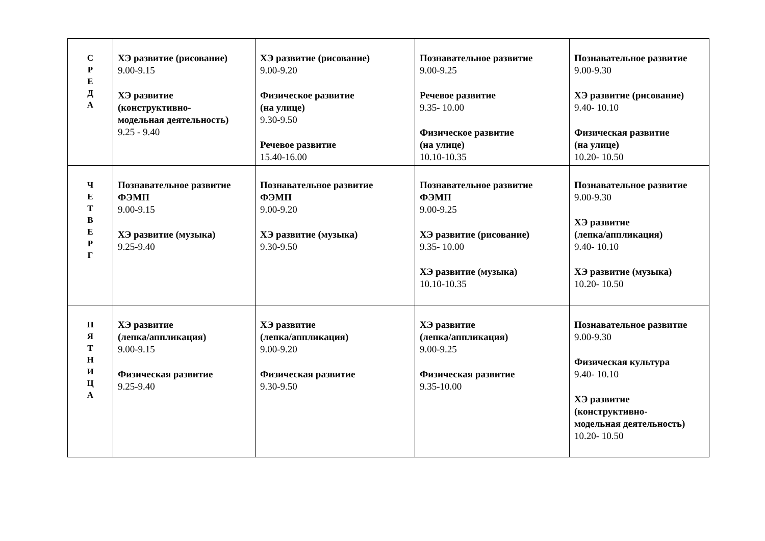| С Р Е Д А | ХЭ развитие (рисование) 9.00-9.15 ХЭ развитие (конструктивно- модельная деятельность) 9.25 - 9.40 | ХЭ развитие (рисование) 9.00-9.20 Физическое развитие (на улице) 9.30-9.50 Речевое развитие 15.40-16.00 | Познавательное развитие 9.00-9.25 Речевое развитие 9.35- 10.00 Физическое развитие (на улице) 10.10-10.35 | Познавательное развитие 9.00-9.30 ХЭ развитие (рисование) 9.40- 10.10 Физическая развитие (на улице) 10.20- 10.50 |
| Ч Е Т В Е Р Г | Познавательное развитие ФЭМП 9.00-9.15 ХЭ развитие (музыка) 9.25-9.40 | Познавательное развитие ФЭМП 9.00-9.20 ХЭ развитие (музыка) 9.30-9.50 | Познавательное развитие ФЭМП 9.00-9.25 ХЭ развитие (рисование) 9.35- 10.00 ХЭ развитие (музыка) 10.10-10.35 | Познавательное развитие 9.00-9.30 ХЭ развитие (лепка/аппликация) 9.40- 10.10 ХЭ развитие (музыка) 10.20- 10.50 |
| П Я Т Н И Ц А | ХЭ развитие (лепка/аппликация) 9.00-9.15 Физическая развитие 9.25-9.40 | ХЭ развитие (лепка/аппликация) 9.00-9.20 Физическая развитие 9.30-9.50 | ХЭ развитие (лепка/аппликация) 9.00-9.25 Физическая развитие 9.35-10.00 | Познавательное развитие 9.00-9.30 Физическая культура 9.40- 10.10 ХЭ развитие (конструктивно- модельная деятельность) 10.20- 10.50 |